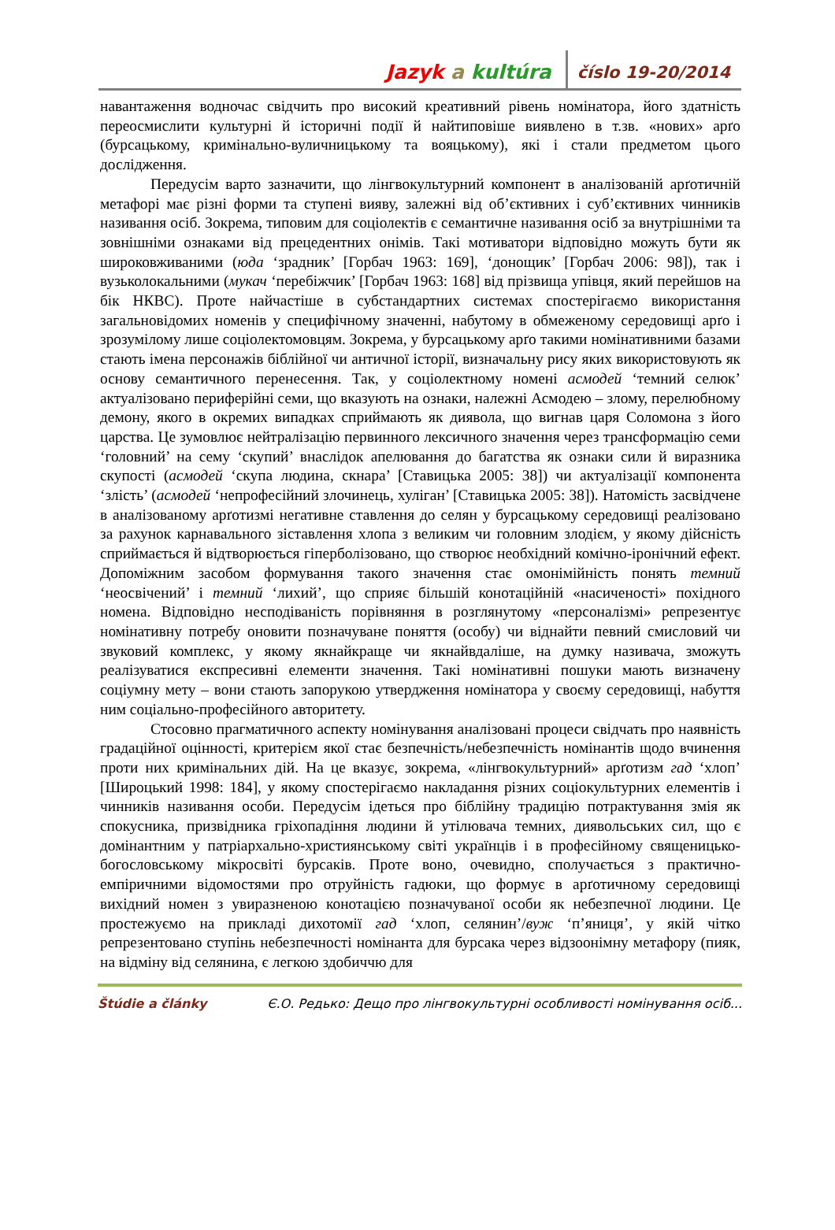Jazyk a kultúra číslo 19-20/2014
навантаження водночас свідчить про високий креативний рівень номінатора, його здатність переосмислити культурні й історичні події й найтиповіше виявлено в т.зв. «нових» арґо (бурсацькому, кримінально-вуличницькому та вояцькому), які і стали предметом цього дослідження.
Передусім варто зазначити, що лінгвокультурний компонент в аналізованій арґотичній метафорі має різні форми та ступені вияву, залежні від об’єктивних і суб’єктивних чинників називання осіб. Зокрема, типовим для соціолектів є семантичне називання осіб за внутрішніми та зовнішніми ознаками від прецедентних онімів. Такі мотиватори відповідно можуть бути як широковживаними (юда ‘зрадник’ [Горбач 1963: 169], ‘донощик’ [Горбач 2006: 98]), так і вузьколокальними (мукач ‘перебіжчик’ [Горбач 1963: 168] від прізвища упівця, який перейшов на бік НКВС). Проте найчастіше в субстандартних системах спостерігаємо використання загальновідомих номенів у специфічному значенні, набутому в обмеженому середовищі арґо і зрозумілому лише соціолектомовцям. Зокрема, у бурсацькому арґо такими номінативними базами стають імена персонажів біблійної чи античної історії, визначальну рису яких використовують як основу семантичного перенесення. Так, у соціолектному номені асмодей ‘темний селюк’ актуалізовано периферійні семи, що вказують на ознаки, належні Асмодею – злому, перелюбному демону, якого в окремих випадках сприймають як диявола, що вигнав царя Соломона з його царства. Це зумовлює нейтралізацію первинного лексичного значення через трансформацію семи ‘головний’ на сему ‘скупий’ внаслідок апелювання до багатства як ознаки сили й виразника скупості (асмодей ‘скупа людина, скнара’ [Ставицька 2005: 38]) чи актуалізації компонента ‘злість’ (асмодей ‘непрофесійний злочинець, хуліган’ [Ставицька 2005: 38]). Натомість засвідчене в аналізованому арґотизмі негативне ставлення до селян у бурсацькому середовищі реалізовано за рахунок карнавального зіставлення хлопа з великим чи головним злодієм, у якому дійсність сприймається й відтворюється гіперболізовано, що створює необхідний комічно-іронічний ефект. Допоміжним засобом формування такого значення стає омонімійність понять темний ‘неосвічений’ і темний ‘лихий’, що сприяє більшій конотаційній «насиченості» похідного номена. Відповідно несподіваність порівняння в розглянутому «персоналізмі» репрезентує номінативну потребу оновити позначуване поняття (особу) чи віднайти певний смисловий чи звуковий комплекс, у якому якнайкраще чи якнайвдаліше, на думку називача, зможуть реалізуватися експресивні елементи значення. Такі номінативні пошуки мають визначену соціумну мету – вони стають запорукою утвердження номінатора у своєму середовищі, набуття ним соціально-професійного авторитету.
Стосовно прагматичного аспекту номінування аналізовані процеси свідчать про наявність градаційної оцінності, критерієм якої стає безпечність/небезпечність номінантів щодо вчинення проти них кримінальних дій. На це вказує, зокрема, «лінгвокультурний» арґотизм гад ‘хлоп’ [Широцький 1998: 184], у якому спостерігаємо накладання різних соціокультурних елементів і чинників називання особи. Передусім ідеться про біблійну традицію потрактування змія як спокусника, призвідника гріхопадіння людини й утілювача темних, диявольських сил, що є домінантним у патріархально-християнському світі українців і в професійному священицько-богословському мікросвіті бурсаків. Проте воно, очевидно, сполучається з практично-емпіричними відомостями про отруйність гадюки, що формує в арґотичному середовищі вихідний номен з увиразненою конотацією позначуваної особи як небезпечної людини. Це простежуємо на прикладі дихотомії гад ‘хлоп, селянин’/вуж ‘п’яниця’, у якій чітко репрезентовано ступінь небезпечності номінанта для бурсака через відзоонімну метафору (пияк, на відміну від селянина, є легкою здобиччю для
Štúdie a články Є.О. Редько: Дещо про лінгвокультурні особливості номінування осіб...